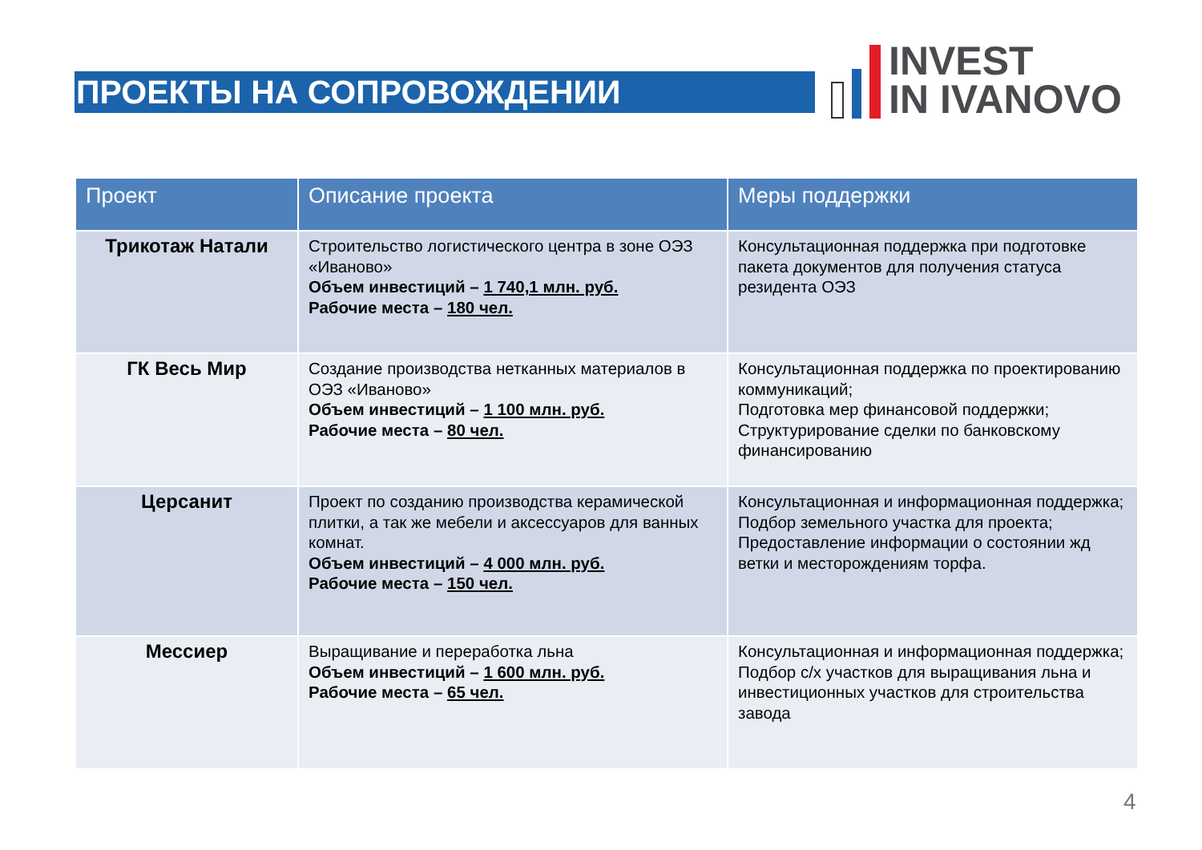ПРОЕКТЫ НА СОПРОВОЖДЕНИИ
INVEST
IN IVANOVO
| Проект | Описание проекта | Меры поддержки |
| --- | --- | --- |
| Трикотаж Натали | Строительство логистического центра в зоне ОЭЗ «Иваново» Объем инвестиций – 1 740,1 млн. руб. Рабочие места – 180 чел. | Консультационная поддержка при подготовке пакета документов для получения статуса резидента ОЭЗ |
| ГК Весь Мир | Создание производства нетканных материалов в ОЭЗ «Иваново» Объем инвестиций – 1 100 млн. руб. Рабочие места – 80 чел. | Консультационная поддержка по проектированию коммуникаций; Подготовка мер финансовой поддержки; Структурирование сделки по банковскому финансированию |
| Церсанит | Проект по созданию производства керамической плитки, а так же мебели и аксессуаров для ванных комнат. Объем инвестиций – 4 000 млн. руб. Рабочие места – 150 чел. | Консультационная и информационная поддержка; Подбор земельного участка для проекта; Предоставление информации о состоянии жд ветки и месторождениям торфа. |
| Мессиер | Выращивание и переработка льна Объем инвестиций – 1 600 млн. руб. Рабочие места – 65 чел. | Консультационная и информационная поддержка; Подбор с/х участков для выращивания льна и инвестиционных участков для строительства завода |
4